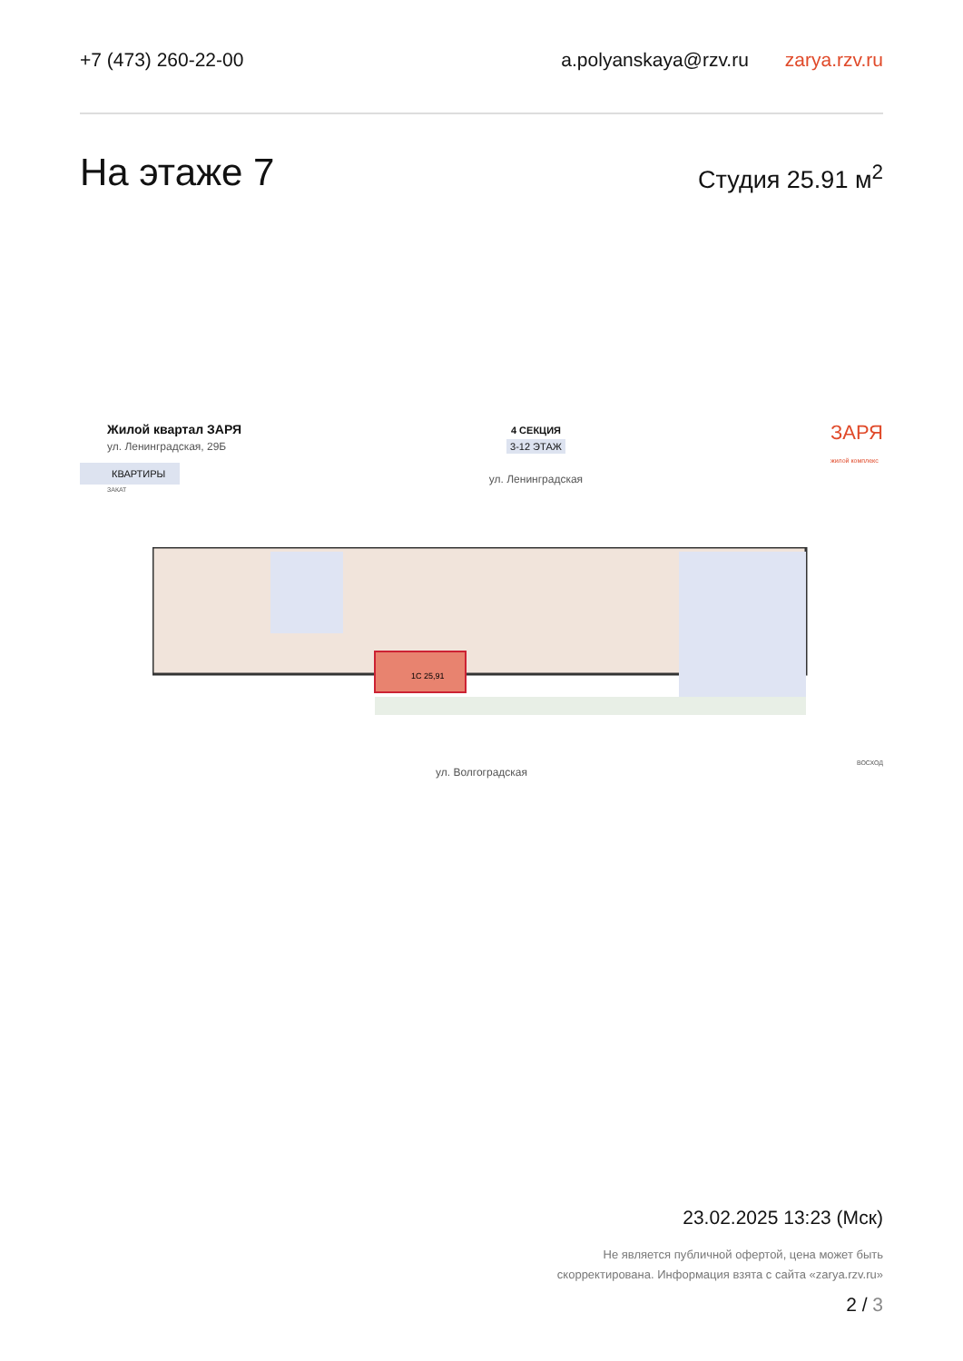+7 (473) 260-22-00 a.polyanskaya@rzv.ru zarya.rzv.ru
На этаже 7
Студия 25.91 м<sup>2</sup>
Жилой квартал ЗАРЯ
ул. Ленинградская, 29Б
КВАРТИРЫ
4 СЕКЦИЯ
3-12 ЭТАЖ
ул. Ленинградская
ЗАРЯ
жилой комплекс
ЗАКАТ
1С 25,91
ВОСХОД
ул. Волгоградская
23.02.2025 13:23 (Мск)
Не является публичной офертой, цена может быть
скорректирована. Информация взята с сайта «zarya.rzv.ru»
2 / 3